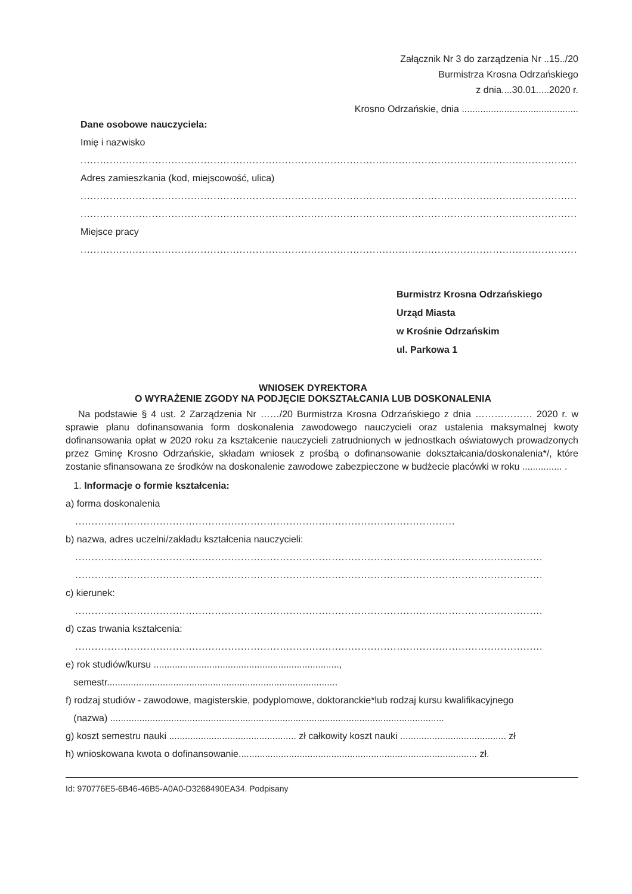Załącznik Nr 3 do zarządzenia Nr ..15../20
Burmistrza Krosna Odrzańskiego
z dnia....30.01.....2020 r.
Krosno Odrzańskie, dnia ............................................
Dane osobowe nauczyciela:
Imię i nazwisko
.......................................................................................................................................................................
Adres zamieszkania (kod, miejscowość, ulica)
.......................................................................................................................................................................
.......................................................................................................................................................................
Miejsce pracy
.......................................................................................................................................................................
Burmistrz Krosna Odrzańskiego
Urząd Miasta
w Krośnie Odrzańskim
ul. Parkowa 1
WNIOSEK DYREKTORA
O WYRAŻENIE ZGODY NA PODJĘCIE DOKSZTAŁCANIA LUB DOSKONALENIA
Na podstawie § 4 ust. 2 Zarządzenia Nr ……/20 Burmistrza Krosna Odrzańskiego z dnia ……………… 2020 r. w sprawie planu dofinansowania form doskonalenia zawodowego nauczycieli oraz ustalenia maksymalnej kwoty dofinansowania opłat w 2020 roku za kształcenie nauczycieli zatrudnionych w jednostkach oświatowych prowadzonych przez Gminę Krosno Odrzańskie, składam wniosek z prośbą o dofinansowanie dokształcania/doskonalenia*/, które zostanie sfinansowana ze środków na doskonalenie zawodowe zabezpieczone w budżecie placówki w roku ............... .
1. Informacje o formie kształcenia:
a) forma doskonalenia
.....................................................................................................................
b) nazwa, adres uczelni/zakładu kształcenia nauczycieli:
................................................................................................................................................
................................................................................................................................................
c) kierunek:
................................................................................................................................................
d) czas trwania kształcenia:
................................................................................................................................................
e) rok studiów/kursu ......................................................................,
semestr.......................................................................................
f) rodzaj studiów - zawodowe, magisterskie, podyplomowe, doktoranckie*lub rodzaj kursu kwalifikacyjnego
(nazwa) ..............................................................................................................................
g) koszt semestru nauki ................................................ zł całkowity koszt nauki ........................................ zł
h) wnioskowana kwota o dofinansowanie.......................................................................................... zł.
Id: 970776E5-6B46-46B5-A0A0-D3268490EA34. Podpisany